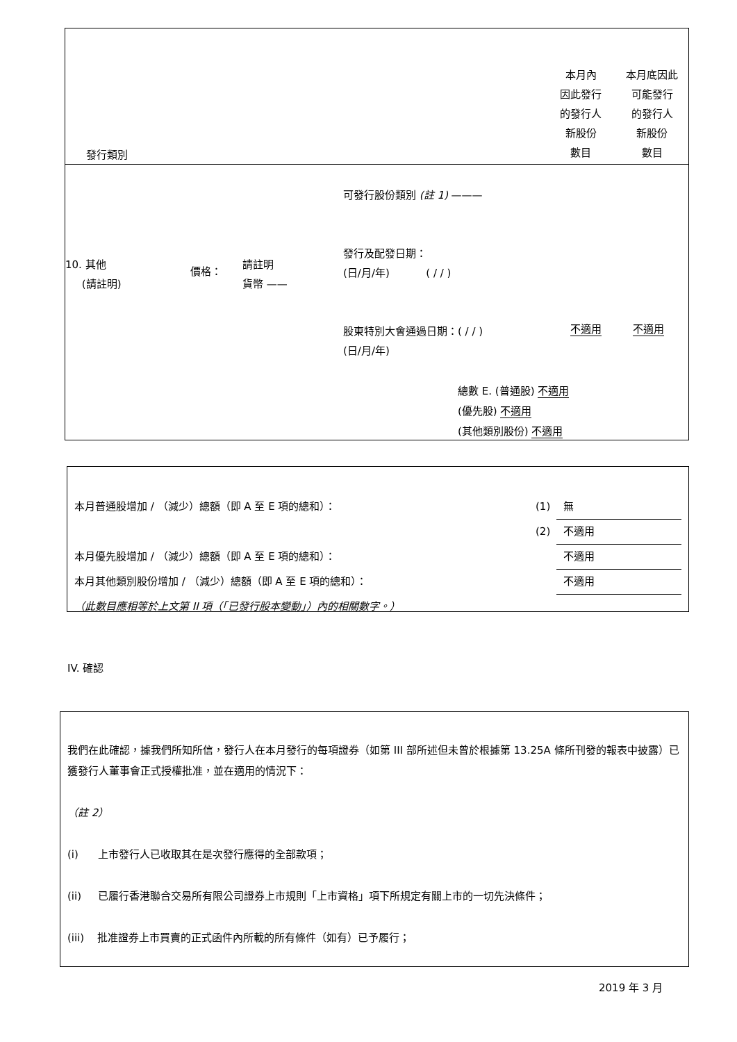| 發行類別 | 本月內 因此發行 的發行人 新股份 數目 | 本月底因此 可能發行 的發行人 新股份 數目 |
| 10. 其他 (請註明) | 價格： | 請註明 貨幣 —— | 可發行股份類別 (註 1) ——— 發行及配發日期： (日/月/年) ( / / ) 股東特別大會通過日期：( / / ) (日/月/年) | 不適用 | 不適用 |
總數 E. (普通股) 不適用
(優先股) 不適用
(其他類別股份) 不適用
| 本月普通股增加 / （減少）總額（即 A 至 E 項的總和）： | (1) | 無 |
| | (2) | 不適用 |
| 本月優先股增加 / （減少）總額（即 A 至 E 項的總和）： | | 不適用 |
| 本月其他類別股份增加 / （減少）總額（即 A 至 E 項的總和）： | | 不適用 |
| （此數目應相等於上文第 II 項（「已發行股本變動」）內的相關數字。） | | |
IV. 確認
我們在此確認，據我們所知所信，發行人在本月發行的每項證券（如第 III 部所述但未曾於根據第 13.25A 條所刊發的報表中披露）已獲發行人董事會正式授權批准，並在適用的情況下：
（註 2）
(i) 上市發行人已收取其在是次發行應得的全部款項；
(ii) 已履行香港聯合交易所有限公司證券上市規則「上市資格」項下所規定有關上市的一切先決條件；
(iii) 批准證券上市買賣的正式函件內所載的所有條件（如有）已予履行；
2019 年 3 月